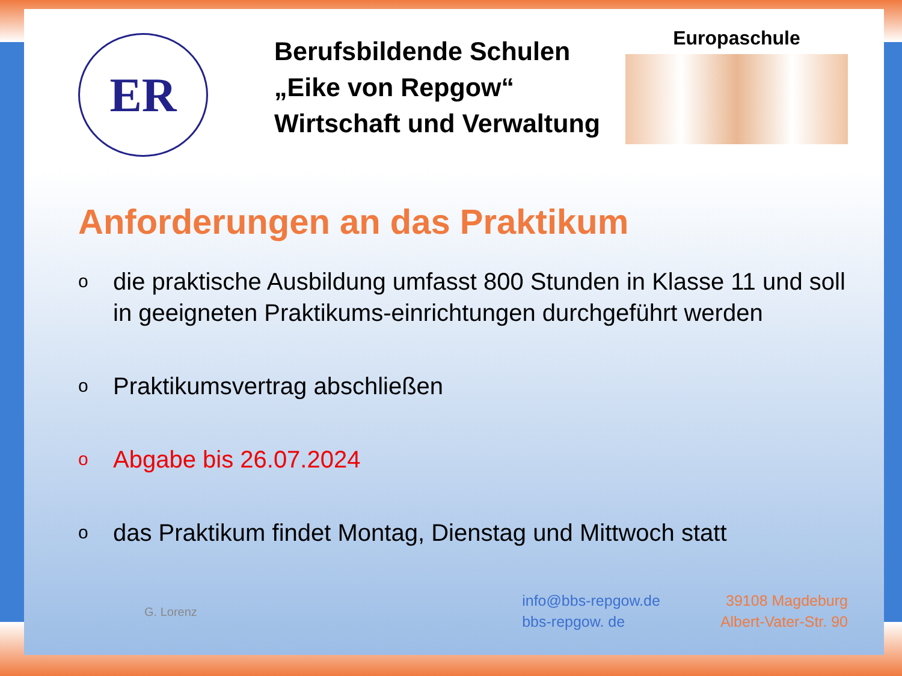ER
Berufsbildende Schulen
„Eike von Repgow“
Wirtschaft und Verwaltung
Europaschule
Anforderungen an das Praktikum
odie praktische Ausbildung umfasst 800 Stunden in Klasse 11 und soll in geeigneten Praktikums-einrichtungen durchgeführt werden
o Praktikumsvertrag abschließen
o Abgabe bis 26.07.2024
odas Praktikum findet Montag, Dienstag und Mittwoch statt
G. Lorenz
info@bbs-repgow.de
bbs-repgow. de
39108 Magdeburg
Albert-Vater-Str. 90